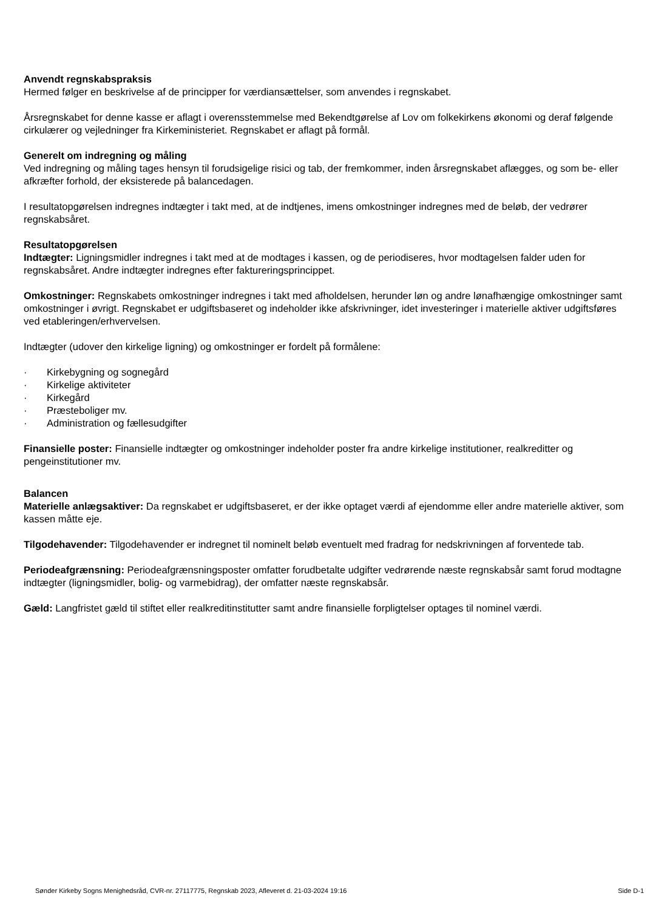Anvendt regnskabspraksis
Hermed følger en beskrivelse af de principper for værdiansættelser, som anvendes i regnskabet.
Årsregnskabet for denne kasse er aflagt i overensstemmelse med Bekendtgørelse af Lov om folkekirkens økonomi og deraf følgende cirkulærer og vejledninger fra Kirkeministeriet. Regnskabet er aflagt på formål.
Generelt om indregning og måling
Ved indregning og måling tages hensyn til forudsigelige risici og tab, der fremkommer, inden årsregnskabet aflægges, og som be- eller afkræfter forhold, der eksisterede på balancedagen.
I resultatopgørelsen indregnes indtægter i takt med, at de indtjenes, imens omkostninger indregnes med de beløb, der vedrører regnskabsåret.
Resultatopgørelsen
Indtægter: Ligningsmidler indregnes i takt med at de modtages i kassen, og de periodiseres, hvor modtagelsen falder uden for regnskabsåret. Andre indtægter indregnes efter faktureringsprincippet.
Omkostninger: Regnskabets omkostninger indregnes i takt med afholdelsen, herunder løn og andre lønafhængige omkostninger samt omkostninger i øvrigt. Regnskabet er udgiftsbaseret og indeholder ikke afskrivninger, idet investeringer i materielle aktiver udgiftsføres ved etableringen/erhvervelsen.
Indtægter (udover den kirkelige ligning) og omkostninger er fordelt på formålene:
· Kirkebygning og sognegård
· Kirkelige aktiviteter
· Kirkegård
· Præsteboliger mv.
· Administration og fællesudgifter
Finansielle poster: Finansielle indtægter og omkostninger indeholder poster fra andre kirkelige institutioner, realkreditter og pengeinstitutioner mv.
Balancen
Materielle anlægsaktiver: Da regnskabet er udgiftsbaseret, er der ikke optaget værdi af ejendomme eller andre materielle aktiver, som kassen måtte eje.
Tilgodehavender: Tilgodehavender er indregnet til nominelt beløb eventuelt med fradrag for nedskrivningen af forventede tab.
Periodeafgrænsning: Periodeafgrænsningsposter omfatter forudbetalte udgifter vedrørende næste regnskabsår samt forud modtagne indtægter (ligningsmidler, bolig- og varmebidrag), der omfatter næste regnskabsår.
Gæld: Langfristet gæld til stiftet eller realkreditinstitutter samt andre finansielle forpligtelser optages til nominel værdi.
Sønder Kirkeby Sogns Menighedsråd, CVR-nr. 27117775, Regnskab 2023, Afleveret d. 21-03-2024 19:16 Side D-1